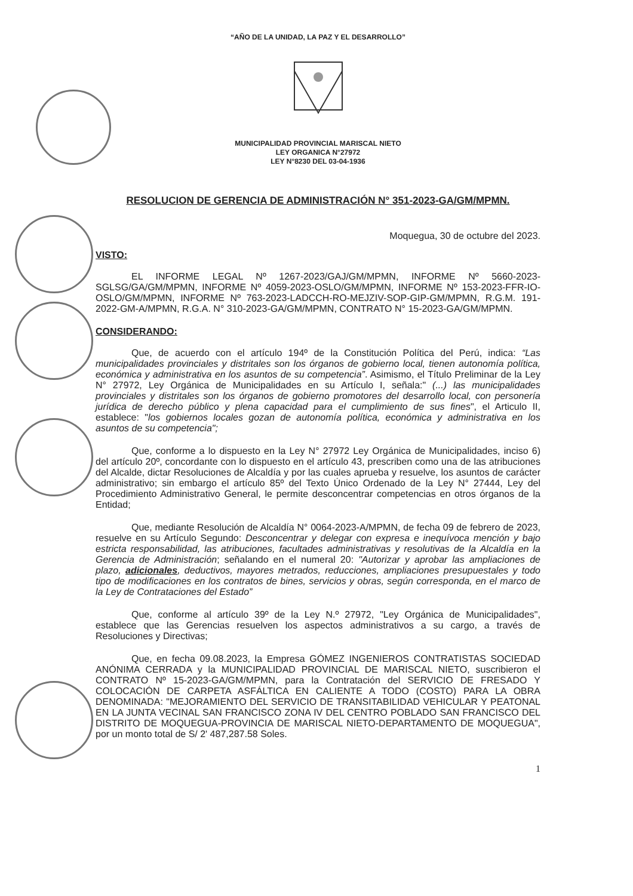“AÑO DE LA UNIDAD, LA PAZ Y EL DESARROLLO”
MUNICIPALIDAD PROVINCIAL MARISCAL NIETO
LEY ORGANICA N°27972
LEY N°8230 DEL 03-04-1936
RESOLUCION DE GERENCIA DE ADMINISTRACIÓN N° 351-2023-GA/GM/MPMN.
Moquegua, 30 de octubre del 2023.
VISTO:
EL INFORME LEGAL Nº 1267-2023/GAJ/GM/MPMN, INFORME Nº 5660-2023-SGLSG/GA/GM/MPMN, INFORME Nº 4059-2023-OSLO/GM/MPMN, INFORME Nº 153-2023-FFR-IO-OSLO/GM/MPMN, INFORME Nº 763-2023-LADCCH-RO-MEJZIV-SOP-GIP-GM/MPMN, R.G.M. 191-2022-GM-A/MPMN, R.G.A. N° 310-2023-GA/GM/MPMN, CONTRATO N° 15-2023-GA/GM/MPMN.
CONSIDERANDO:
Que, de acuerdo con el artículo 194º de la Constitución Política del Perú, indica: “Las municipalidades provinciales y distritales son los órganos de gobierno local, tienen autonomía política, económica y administrativa en los asuntos de su competencia”. Asimismo, el Título Preliminar de la Ley N° 27972, Ley Orgánica de Municipalidades en su Artículo I, señala:" (...) las municipalidades provinciales y distritales son los órganos de gobierno promotores del desarrollo local, con personería jurídica de derecho público y plena capacidad para el cumplimiento de sus fines", el Articulo II, establece: "los gobiernos locales gozan de autonomía política, económica y administrativa en los asuntos de su competencia";
Que, conforme a lo dispuesto en la Ley N° 27972 Ley Orgánica de Municipalidades, inciso 6) del artículo 20º, concordante con lo dispuesto en el artículo 43, prescriben como una de las atribuciones del Alcalde, dictar Resoluciones de Alcaldía y por las cuales aprueba y resuelve, los asuntos de carácter administrativo; sin embargo el artículo 85º del Texto Único Ordenado de la Ley N° 27444, Ley del Procedimiento Administrativo General, le permite desconcentrar competencias en otros órganos de la Entidad;
Que, mediante Resolución de Alcaldía N° 0064-2023-A/MPMN, de fecha 09 de febrero de 2023, resuelve en su Artículo Segundo: Desconcentrar y delegar con expresa e inequívoca mención y bajo estricta responsabilidad, las atribuciones, facultades administrativas y resolutivas de la Alcaldía en la Gerencia de Administración; señalando en el numeral 20: "Autorizar y aprobar las ampliaciones de plazo, adicionales, deductivos, mayores metrados, reducciones, ampliaciones presupuestales y todo tipo de modificaciones en los contratos de bines, servicios y obras, según corresponda, en el marco de la Ley de Contrataciones del Estado”
Que, conforme al artículo 39º de la Ley N.º 27972, "Ley Orgánica de Municipalidades", establece que las Gerencias resuelven los aspectos administrativos a su cargo, a través de Resoluciones y Directivas;
Que, en fecha 09.08.2023, la Empresa GÓMEZ INGENIEROS CONTRATISTAS SOCIEDAD ANÓNIMA CERRADA y la MUNICIPALIDAD PROVINCIAL DE MARISCAL NIETO, suscribieron el CONTRATO Nº 15-2023-GA/GM/MPMN, para la Contratación del SERVICIO DE FRESADO Y COLOCACIÓN DE CARPETA ASFÁLTICA EN CALIENTE A TODO (COSTO) PARA LA OBRA DENOMINADA: "MEJORAMIENTO DEL SERVICIO DE TRANSITABILIDAD VEHICULAR Y PEATONAL EN LA JUNTA VECINAL SAN FRANCISCO ZONA IV DEL CENTRO POBLADO SAN FRANCISCO DEL DISTRITO DE MOQUEGUA-PROVINCIA DE MARISCAL NIETO-DEPARTAMENTO DE MOQUEGUA", por un monto total de S/ 2' 487,287.58 Soles.
1